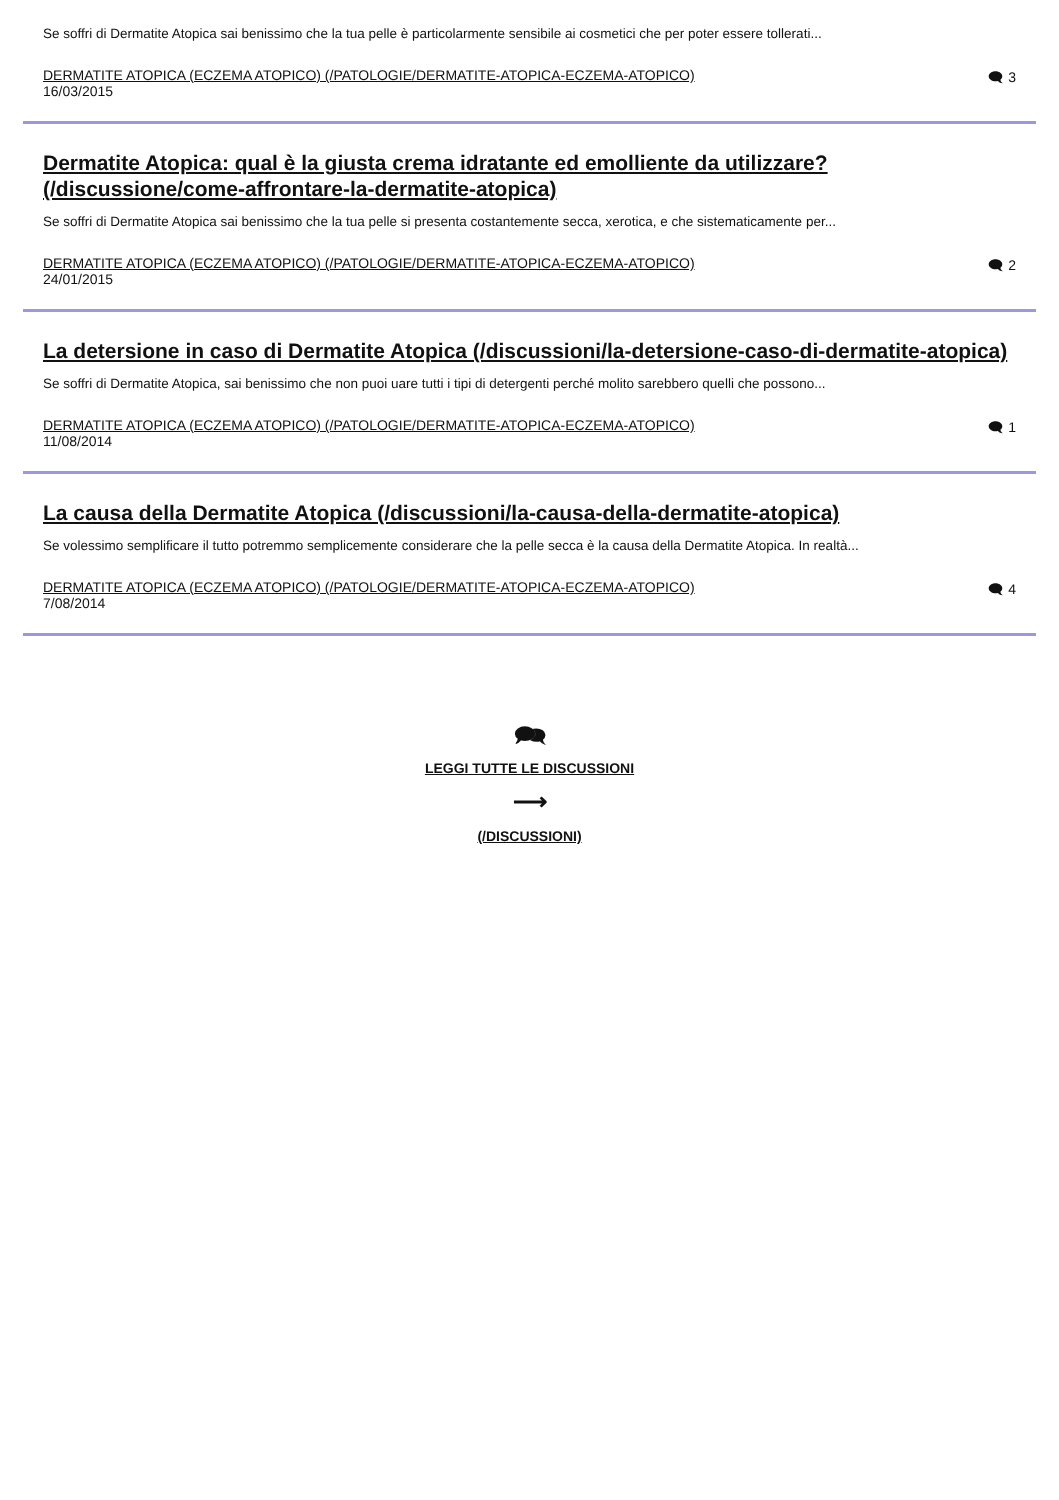Se soffri di Dermatite Atopica sai benissimo che la tua pelle è particolarmente sensibile ai cosmetici che per poter essere tollerati...
DERMATITE ATOPICA (ECZEMA ATOPICO) (/PATOLOGIE/DERMATITE-ATOPICA-ECZEMA-ATOPICO)
16/03/2015
🗨 3
Dermatite Atopica: qual è la giusta crema idratante ed emolliente da utilizzare? (/discussione/come-affrontare-la-dermatite-atopica)
Se soffri di Dermatite Atopica sai benissimo che la tua pelle si presenta costantemente secca, xerotica, e che sistematicamente per...
DERMATITE ATOPICA (ECZEMA ATOPICO) (/PATOLOGIE/DERMATITE-ATOPICA-ECZEMA-ATOPICO)
24/01/2015
🗨 2
La detersione in caso di Dermatite Atopica (/discussioni/la-detersione-caso-di-dermatite-atopica)
Se soffri di Dermatite Atopica, sai benissimo che non puoi uare tutti i tipi di detergenti perché molito sarebbero quelli che possono...
DERMATITE ATOPICA (ECZEMA ATOPICO) (/PATOLOGIE/DERMATITE-ATOPICA-ECZEMA-ATOPICO)
11/08/2014
🗨 1
La causa della Dermatite Atopica (/discussioni/la-causa-della-dermatite-atopica)
Se volessimo semplificare il tutto potremmo semplicemente considerare che la pelle secca è la causa della Dermatite Atopica. In realtà...
DERMATITE ATOPICA (ECZEMA ATOPICO) (/PATOLOGIE/DERMATITE-ATOPICA-ECZEMA-ATOPICO)
7/08/2014
🗨 4
🗪
LEGGI TUTTE LE DISCUSSIONI
⟶
(/DISCUSSIONI)